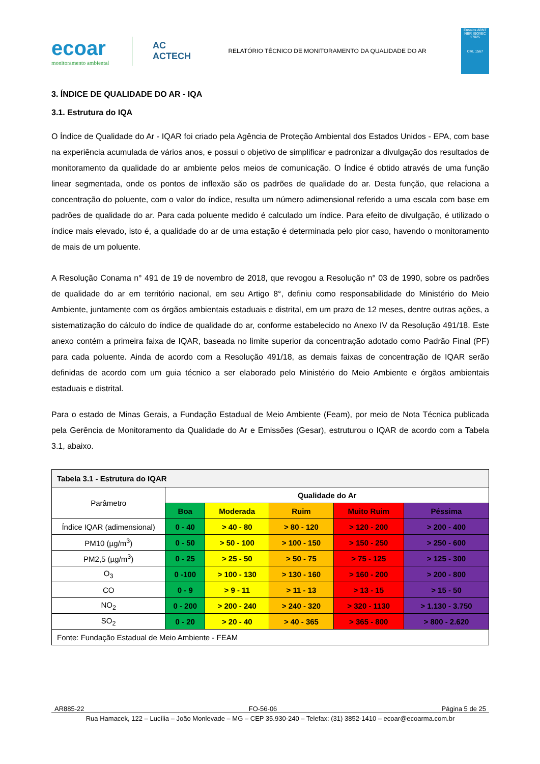ecoar
monitoramento ambiental
AC
ACTECH
RELATÓRIO TÉCNICO DE MONITORAMENTO DA QUALIDADE DO AR
Ensaios ABNT NBR ISO/IEC 17025
CRL 1567
3. ÍNDICE DE QUALIDADE DO AR - IQA
3.1. Estrutura do IQA
O Índice de Qualidade do Ar - IQAR foi criado pela Agência de Proteção Ambiental dos Estados Unidos - EPA, com base na experiência acumulada de vários anos, e possui o objetivo de simplificar e padronizar a divulgação dos resultados de monitoramento da qualidade do ar ambiente pelos meios de comunicação. O Índice é obtido através de uma função linear segmentada, onde os pontos de inflexão são os padrões de qualidade do ar. Desta função, que relaciona a concentração do poluente, com o valor do índice, resulta um número adimensional referido a uma escala com base em padrões de qualidade do ar. Para cada poluente medido é calculado um índice. Para efeito de divulgação, é utilizado o índice mais elevado, isto é, a qualidade do ar de uma estação é determinada pelo pior caso, havendo o monitoramento de mais de um poluente.
A Resolução Conama n° 491 de 19 de novembro de 2018, que revogou a Resolução n° 03 de 1990, sobre os padrões de qualidade do ar em território nacional, em seu Artigo 8°, definiu como responsabilidade do Ministério do Meio Ambiente, juntamente com os órgãos ambientais estaduais e distrital, em um prazo de 12 meses, dentre outras ações, a sistematização do cálculo do índice de qualidade do ar, conforme estabelecido no Anexo IV da Resolução 491/18. Este anexo contém a primeira faixa de IQAR, baseada no limite superior da concentração adotado como Padrão Final (PF) para cada poluente. Ainda de acordo com a Resolução 491/18, as demais faixas de concentração de IQAR serão definidas de acordo com um guia técnico a ser elaborado pelo Ministério do Meio Ambiente e órgãos ambientais estaduais e distrital.
Para o estado de Minas Gerais, a Fundação Estadual de Meio Ambiente (Feam), por meio de Nota Técnica publicada pela Gerência de Monitoramento da Qualidade do Ar e Emissões (Gesar), estruturou o IQAR de acordo com a Tabela 3.1, abaixo.
| Tabela 3.1 - Estrutura do IQAR | | | | | |
| Parâmetro | Qualidade do Ar | | | | |
| | Boa | Moderada | Ruim | Muito Ruim | Péssima |
| Índice IQAR (adimensional) | 0 - 40 | > 40 - 80 | > 80 - 120 | > 120 - 200 | > 200 - 400 |
| PM10 (µg/m<sup>3</sup>) | 0 - 50 | > 50 - 100 | > 100 - 150 | > 150 - 250 | > 250 - 600 |
| PM2,5 (µg/m<sup>3</sup>) | 0 - 25 | > 25 - 50 | > 50 - 75 | > 75 - 125 | > 125 - 300 |
| O<sub>3</sub> | 0 -100 | > 100 - 130 | > 130 - 160 | > 160 - 200 | > 200 - 800 |
| CO | 0 - 9 | > 9 - 11 | > 11 - 13 | > 13 - 15 | > 15 - 50 |
| NO<sub>2</sub> | 0 - 200 | > 200 - 240 | > 240 - 320 | > 320 - 1130 | > 1.130 - 3.750 |
| SO<sub>2</sub> | 0 - 20 | > 20 - 40 | > 40 - 365 | > 365 - 800 | > 800 - 2.620 |
| Fonte: Fundação Estadual de Meio Ambiente - FEAM | | | | | |
AR885-22 FO-56-06 Página 5 de 25
Rua Hamacek, 122 – Lucília – João Monlevade – MG – CEP 35.930-240 – Telefax: (31) 3852-1410 – ecoar@ecoarma.com.br